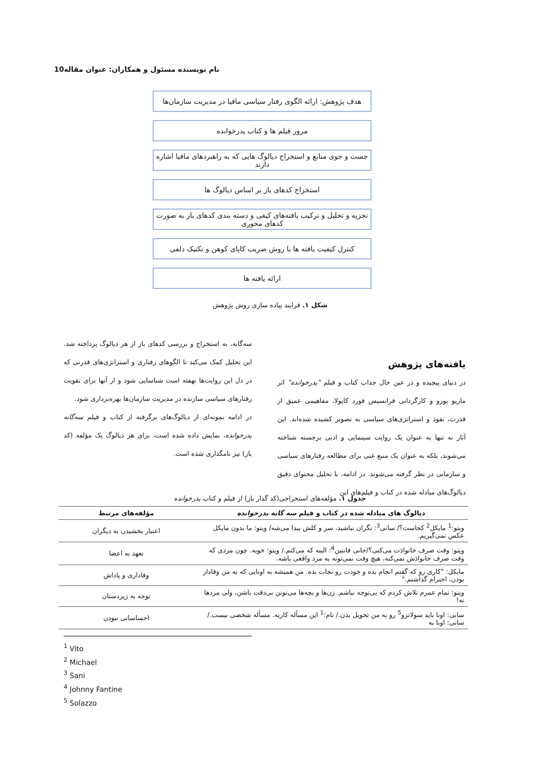نام نویسنده مسئول و همکاران: عنوان مقاله10
هدف پژوهش: ارائه الگوی رفتار سیاسی مافیا در مدیریت سازمان‌ها
مرور فیلم ها و کتاب پدرخوانده
جست و جوی منابع و استخراج دیالوگ هایی که به راهبردهای مافیا اشاره دارند
استخراج کدهای باز بر اساس دیالوگ ها
تجزیه و تحلیل و ترکیب یافته‌های کیفی و دسته بندی کدهای باز به صورت کدهای محوری
کنترل کیفیت یافته ها با روش ضریب کاپای کوهن و تکنیک دلفی
ارائه یافته ها
شکل ۱. فرایند پیاده سازی روش پژوهش
یافته‌های پژوهش
در دنیای پیچیده و در عین حال جذاب کتاب و فیلم "پدرخوانده" اثر ماریو پوزو و کارگردانی فرانسیس فورد کاپولا، مفاهیمی عمیق از قدرت، نفوذ و استراتژی‌های سیاسی به تصویر کشیده شده‌اند. این آثار نه تنها به عنوان یک روایت سینمایی و ادبی برجسته شناخته می‌شوند، بلکه به عنوان یک منبع غنی برای مطالعه رفتارهای سیاسی و سازمانی در نظر گرفته می‌شوند. در ادامه، با تحلیل محتوای دقیق دیالوگ‌های مبادله شده در کتاب و فیلم‌های این
سه‌گانه، به استخراج و بررسی کدهای باز از هر دیالوگ پرداخته شد. این تحلیل کمک می‌کند تا الگوهای رفتاری و استراتژی‌های قدرتی که در دل این روایت‌ها نهفته است شناسایی شود و از آنها برای تقویت رفتارهای سیاسی سازنده در مدیریت سازمان‌ها بهره‌برداری شود.
در ادامه نمونه‌ای از دیالوگ‌های برگرفته از کتاب و فیلم سه‌گانه پدرخوانده، نمایش داده شده است، برای هر دیالوگ یک مؤلفه (کد باز) نیز نامگذاری شده است.
جدول ۱. مؤلفه‌های استخراجی(کد گذار باز) از فیلم و کتاب پدرخوانده
| دیالوگ های مبادله شده در کتاب و فیلم سه گانه پدرخوانده | مؤلفه‌های مرتبط |
| --- | --- |
| ویتو:<sup>1</sup> مایکل<sup>2</sup> کجاست؟/ سانی<sup>3</sup>: نگران نباشید، سر و کلش پیدا می‌شه/ ویتو: ما بدون مایکل عکس نمی‌گیریم. | اعتبار بخشیدن به دیگران |
| ویتو: وقت صرف خانوادَت می‌کنی؟/جانی فانتین<sup>4</sup>: البته که می‌کنم./ ویتو: خوبه. چون مردی که وقت صرف خانوادَش نمی‌کنه، هیچ وقت نمی‌تونه یه مرد واقعی باشه. | تعهد به اعضا |
| مایکل: "کاری رو که گفتم انجام بده و خودت رو نجات بده. من همیشه به اونایی که به من وفادار بودن، احترام گذاشتم." | وفاداری و پاداش |
| ویتو: تمام عمرم تلاش کردم که بی‌توجه نباشم. زن‌ها و بچه‌ها می‌تونن بی‌دقت باشن، ولی مردها نه! | توجه به زیردستان |
| سانی: اونا باید سولاتزو<sup>5</sup> رو به من تحویل بدن./ تام:<sup>1</sup> این مسأله کاریه. مسأله شخصی نیست./ سانی: اونا به | احساساتی نبودن |
<sup>1</sup> Vito
<sup>2</sup> Michael
<sup>3</sup> Sani
<sup>4</sup> Johnny Fantine
<sup>5</sup> Solazzo